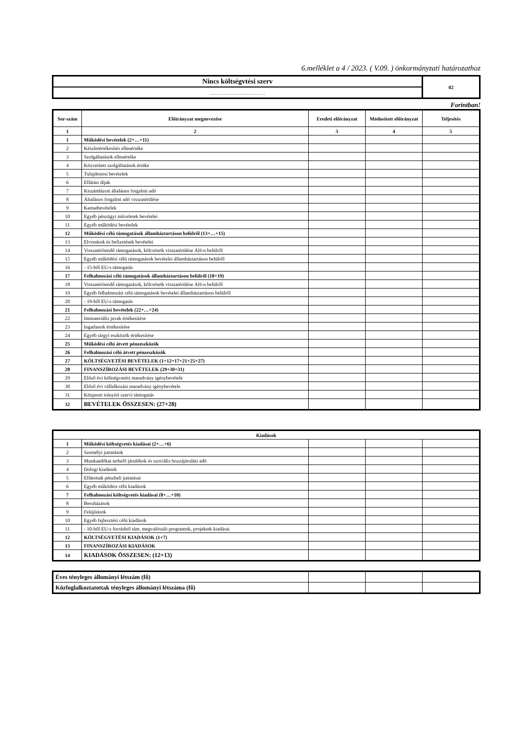6.melléklet a 4 / 2023. ( V.09. ) önkormányzati határozathoz
| Nincs költségvtési szerv | 02 |
| …………………………… | |
Forintban!
| Sor-szám | Előirányzat megnevezése | Eredeti előirányzat | Módosított előirányzat | Teljesítés |
| --- | --- | --- | --- | --- |
| 1 | 2 | 3 | 4 | 5 |
| 1 | Működési bevételek (2+…+11) | | | |
| 2 | Készletértékesítés ellenértéke | | | |
| 3 | Szolgáltatások ellenértéke | | | |
| 4 | Közvetített szolgáltatások értéke | | | |
| 5 | Tulajdonosi bevételek | | | |
| 6 | Ellátási díjak | | | |
| 7 | Kiszámlázott általános forgalmi adó | | | |
| 8 | Általános forgalmi adó visszatérülése | | | |
| 9 | Kamatbevételek | | | |
| 10 | Egyéb pénzügyi műveletek bevételei | | | |
| 11 | Egyéb működési bevételek | | | |
| 12 | Működési célú támogatások államháztartáson belülről (13+…+15) | | | |
| 13 | Elvonások és befizetések bevételei | | | |
| 14 | Visszatérítendő támogatások, kölcsönök visszatérülése ÁH-n belülről | | | |
| 15 | Egyéb működési célú támogatások bevételei államháztartáson belülről | | | |
| 16 | - 15-ből EU-s támogatás | | | |
| 17 | Felhalmozási célú támogatások államháztartáson belülről (18+19) | | | |
| 18 | Visszatérítendő támogatások, kölcsönök visszatérülése ÁH-n belülről | | | |
| 19 | Egyéb felhalmozási célú támogatások bevételei államháztartáson belülről | | | |
| 20 | - 19-ből EU-s támogatás | | | |
| 21 | Felhalmozási bevételek (22+…+24) | | | |
| 22 | Immateriális javak értékesítése | | | |
| 23 | Ingatlanok értékesítése | | | |
| 24 | Egyéb tárgyi eszközök értékesítése | | | |
| 25 | Működési célú átvett pénzeszközök | | | |
| 26 | Felhalmozási célú átvett pénzeszközök | | | |
| 27 | KÖLTSÉGVETÉSI BEVÉTELEK (1+12+17+21+25+27) | | | |
| 28 | FINANSZÍROZÁSI BEVÉTELEK (29+30+31) | | | |
| 29 | Előző évi költségvetési maradvány igénybevétele | | | |
| 30 | Előző évi vállalkozási maradvány igénybevétele | | | |
| 31 | Központi irányító szervi támogatás | | | |
| 32 | BEVÉTELEK ÖSSZESEN: (27+28) | | | |
| Kiadások | | | | |
| 1 | Működési költségvetés kiadásai (2+…+6) | | | |
| 2 | Személyi juttatások | | | |
| 3 | Munkaadókat terhelő járulékok és szociális hozzájárulási adó | | | |
| 4 | Dologi kiadások | | | |
| 5 | Ellátottak pénzbeli juttatásai | | | |
| 6 | Egyéb működési célú kiadások | | | |
| 7 | Felhalmozási költségvetés kiadásai (8+…+10) | | | |
| 8 | Beruházások | | | |
| 9 | Felújítások | | | |
| 10 | Egyéb fejlesztési célú kiadások | | | |
| 11 | - 10-ből EU-s forrásból tám. megvalósuló programok, projektek kiadásai | | | |
| 12 | KÖLTSÉGVETÉSI KIADÁSOK (1+7) | | | |
| 13 | FINANSZÍROZÁSI KIADÁSOK | | | |
| 14 | KIADÁSOK ÖSSZESEN: (12+13) | | | |
| Éves tényleges állományi létszám (fő) | | | |
| Közfoglalkoztatottak tényleges állományi létszáma (fő) | | | |